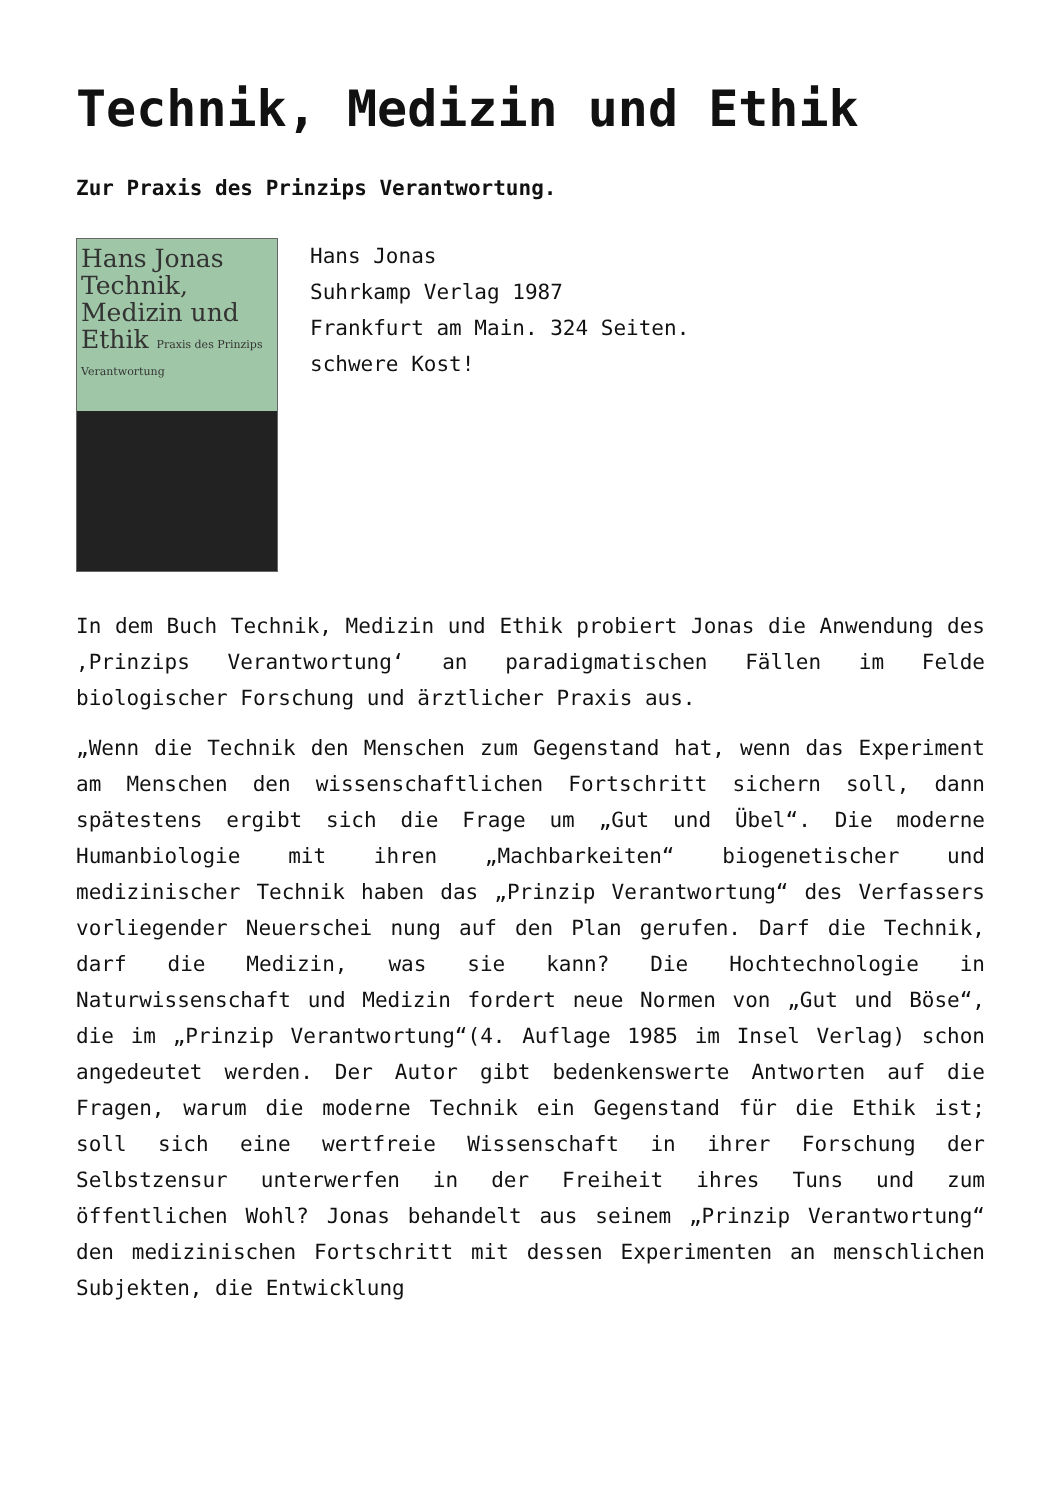Technik, Medizin und Ethik
Zur Praxis des Prinzips Verantwortung.
Hans Jonas
Technik,
Medizin und
Ethik Praxis des Prinzips Verantwortung
Hans Jonas
Suhrkamp Verlag 1987
Frankfurt am Main. 324 Seiten.
schwere Kost!
In dem Buch Technik, Medizin und Ethik probiert Jonas die Anwendung des ‚Prinzips Verantwortung‘ an paradigmatischen Fällen im Felde biologischer Forschung und ärztlicher Praxis aus.
„Wenn die Technik den Menschen zum Gegenstand hat, wenn das Experiment am Menschen den wissenschaftlichen Fortschritt sichern soll, dann spätestens ergibt sich die Frage um „Gut und Übel“. Die moderne Humanbiologie mit ihren „Machbarkeiten“ biogenetischer und medizinischer Technik haben das „Prinzip Verantwortung“ des Verfassers vorliegender Neuerschei nung auf den Plan gerufen. Darf die Technik, darf die Medizin, was sie kann? Die Hochtechnologie in Naturwissenschaft und Medizin fordert neue Normen von „Gut und Böse“, die im „Prinzip Verantwortung“(4. Auflage 1985 im Insel Verlag) schon angedeutet werden. Der Autor gibt bedenkenswerte Antworten auf die Fragen, warum die moderne Technik ein Gegenstand für die Ethik ist; soll sich eine wertfreie Wissenschaft in ihrer Forschung der Selbstzensur unterwerfen in der Freiheit ihres Tuns und zum öffentlichen Wohl? Jonas behandelt aus seinem „Prinzip Verantwortung“ den medizinischen Fortschritt mit dessen Experimenten an menschlichen Subjekten, die Entwicklung